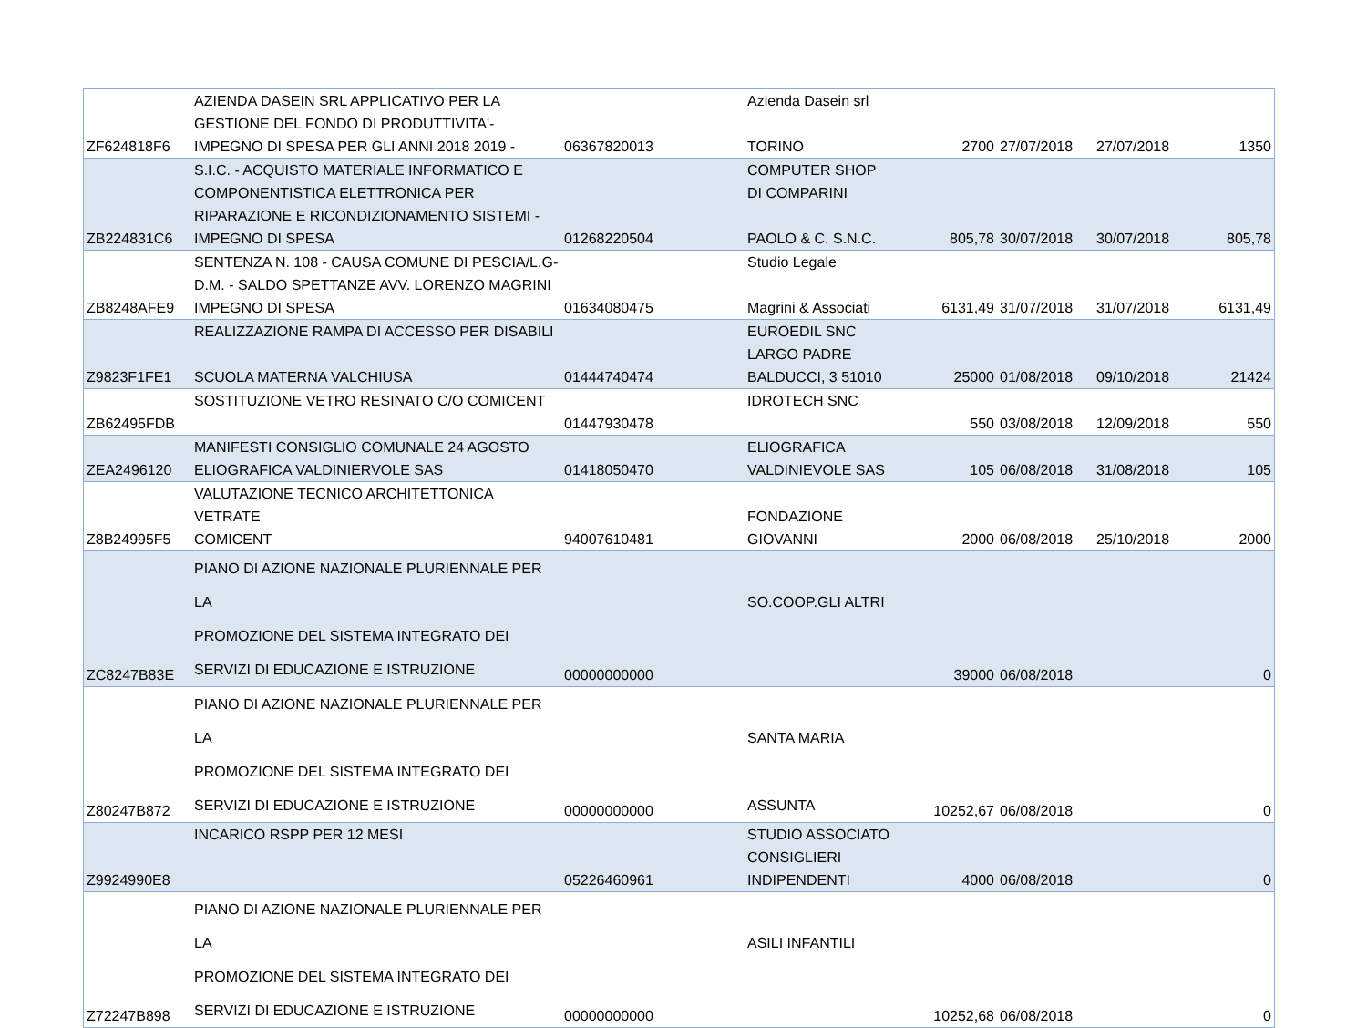| ZF624818F6 | AZIENDA DASEIN SRL APPLICATIVO PER LA GESTIONE DEL FONDO DI PRODUTTIVITA'- IMPEGNO DI SPESA PER GLI ANNI 2018 2019 - | 06367820013 | Azienda Dasein srl TORINO | 2700 | 27/07/2018 | 27/07/2018 | 1350 |
| ZB224831C6 | S.I.C. - ACQUISTO MATERIALE INFORMATICO E COMPONENTISTICA ELETTRONICA PER RIPARAZIONE E RICONDIZIONAMENTO SISTEMI - IMPEGNO DI SPESA | 01268220504 | COMPUTER SHOP DI COMPARINI PAOLO & C. S.N.C. | 805,78 | 30/07/2018 | 30/07/2018 | 805,78 |
| ZB8248AFE9 | SENTENZA N. 108 - CAUSA COMUNE DI PESCIA/L.G- D.M. - SALDO SPETTANZE AVV. LORENZO MAGRINI IMPEGNO DI SPESA | 01634080475 | Studio Legale Magrini & Associati | 6131,49 | 31/07/2018 | 31/07/2018 | 6131,49 |
| Z9823F1FE1 | REALIZZAZIONE RAMPA DI ACCESSO PER DISABILI SCUOLA MATERNA VALCHIUSA | 01444740474 | EUROEDIL SNC LARGO PADRE BALDUCCI, 3 51010 | 25000 | 01/08/2018 | 09/10/2018 | 21424 |
| ZB62495FDB | SOSTITUZIONE VETRO RESINATO C/O COMICENT | 01447930478 | IDROTECH SNC | 550 | 03/08/2018 | 12/09/2018 | 550 |
| ZEA2496120 | MANIFESTI CONSIGLIO COMUNALE 24 AGOSTO ELIOGRAFICA VALDINIERVOLE SAS | 01418050470 | ELIOGRAFICA VALDINIEVOLE SAS | 105 | 06/08/2018 | 31/08/2018 | 105 |
| Z8B24995F5 | VALUTAZIONE TECNICO ARCHITETTONICA VETRATE COMICENT | 94007610481 | FONDAZIONE GIOVANNI | 2000 | 06/08/2018 | 25/10/2018 | 2000 |
| ZC8247B83E | PIANO DI AZIONE NAZIONALE PLURIENNALE PER LA PROMOZIONE DEL SISTEMA INTEGRATO DEI SERVIZI DI EDUCAZIONE E ISTRUZIONE | 00000000000 | SO.COOP.GLI ALTRI | 39000 | 06/08/2018 | | 0 |
| Z80247B872 | PIANO DI AZIONE NAZIONALE PLURIENNALE PER LA PROMOZIONE DEL SISTEMA INTEGRATO DEI SERVIZI DI EDUCAZIONE E ISTRUZIONE | 00000000000 | SANTA MARIA ASSUNTA | 10252,67 | 06/08/2018 | | 0 |
| Z9924990E8 | INCARICO RSPP PER 12 MESI | 05226460961 | STUDIO ASSOCIATO CONSIGLIERI INDIPENDENTI | 4000 | 06/08/2018 | | 0 |
| Z72247B898 | PIANO DI AZIONE NAZIONALE PLURIENNALE PER LA PROMOZIONE DEL SISTEMA INTEGRATO DEI SERVIZI DI EDUCAZIONE E ISTRUZIONE | 00000000000 | ASILI INFANTILI | 10252,68 | 06/08/2018 | | 0 |